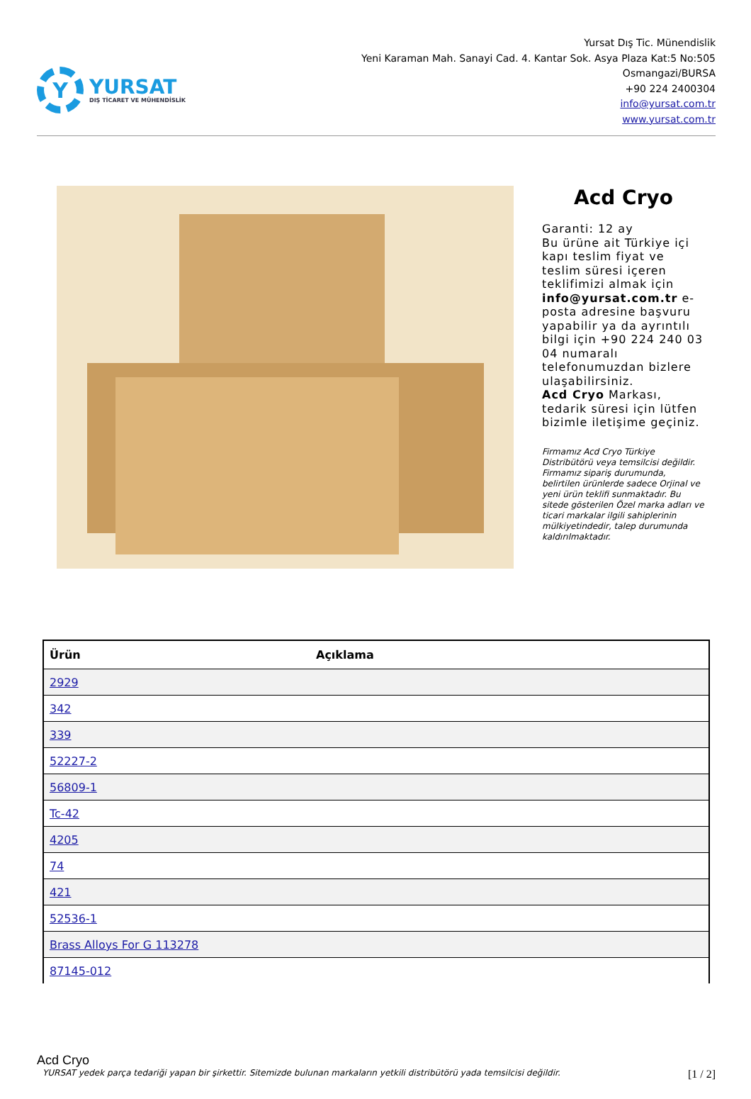Y
YURSAT
DIŞ TİCARET VE MÜHENDİSLİK
Yursat Dış Tic. Münendislik
Yeni Karaman Mah. Sanayi Cad. 4. Kantar Sok. Asya Plaza Kat:5 No:505
Osmangazi/BURSA
+90 224 2400304
info@yursat.com.tr
www.yursat.com.tr
Acd Cryo
Garanti: 12 ay
Bu ürüne ait Türkiye içi kapı teslim fiyat ve teslim süresi içeren teklifimizi almak için info@yursat.com.tr e-posta adresine başvuru yapabilir ya da ayrıntılı bilgi için +90 224 240 03 04 numaralı telefonumuzdan bizlere ulaşabilirsiniz.
Acd Cryo Markası, tedarik süresi için lütfen bizimle iletişime geçiniz.
Firmamız Acd Cryo Türkiye Distribütörü veya temsilcisi değildir. Firmamız sipariş durumunda, belirtilen ürünlerde sadece Orjinal ve yeni ürün teklifi sunmaktadır. Bu sitede gösterilen Özel marka adları ve ticari markalar ilgili sahiplerinin mülkiyetindedir, talep durumunda kaldırılmaktadır.
| Ürün | Açıklama |
| --- | --- |
| 2929 | |
| 342 | |
| 339 | |
| 52227-2 | |
| 56809-1 | |
| Tc-42 | |
| 4205 | |
| 74 | |
| 421 | |
| 52536-1 | |
| Brass Alloys For G 113278 | |
| 87145-012 | |
Acd Cryo
YURSAT yedek parça tedariği yapan bir şirkettir. Sitemizde bulunan markaların yetkili distribütörü yada temsilcisi değildir. [1 / 2]